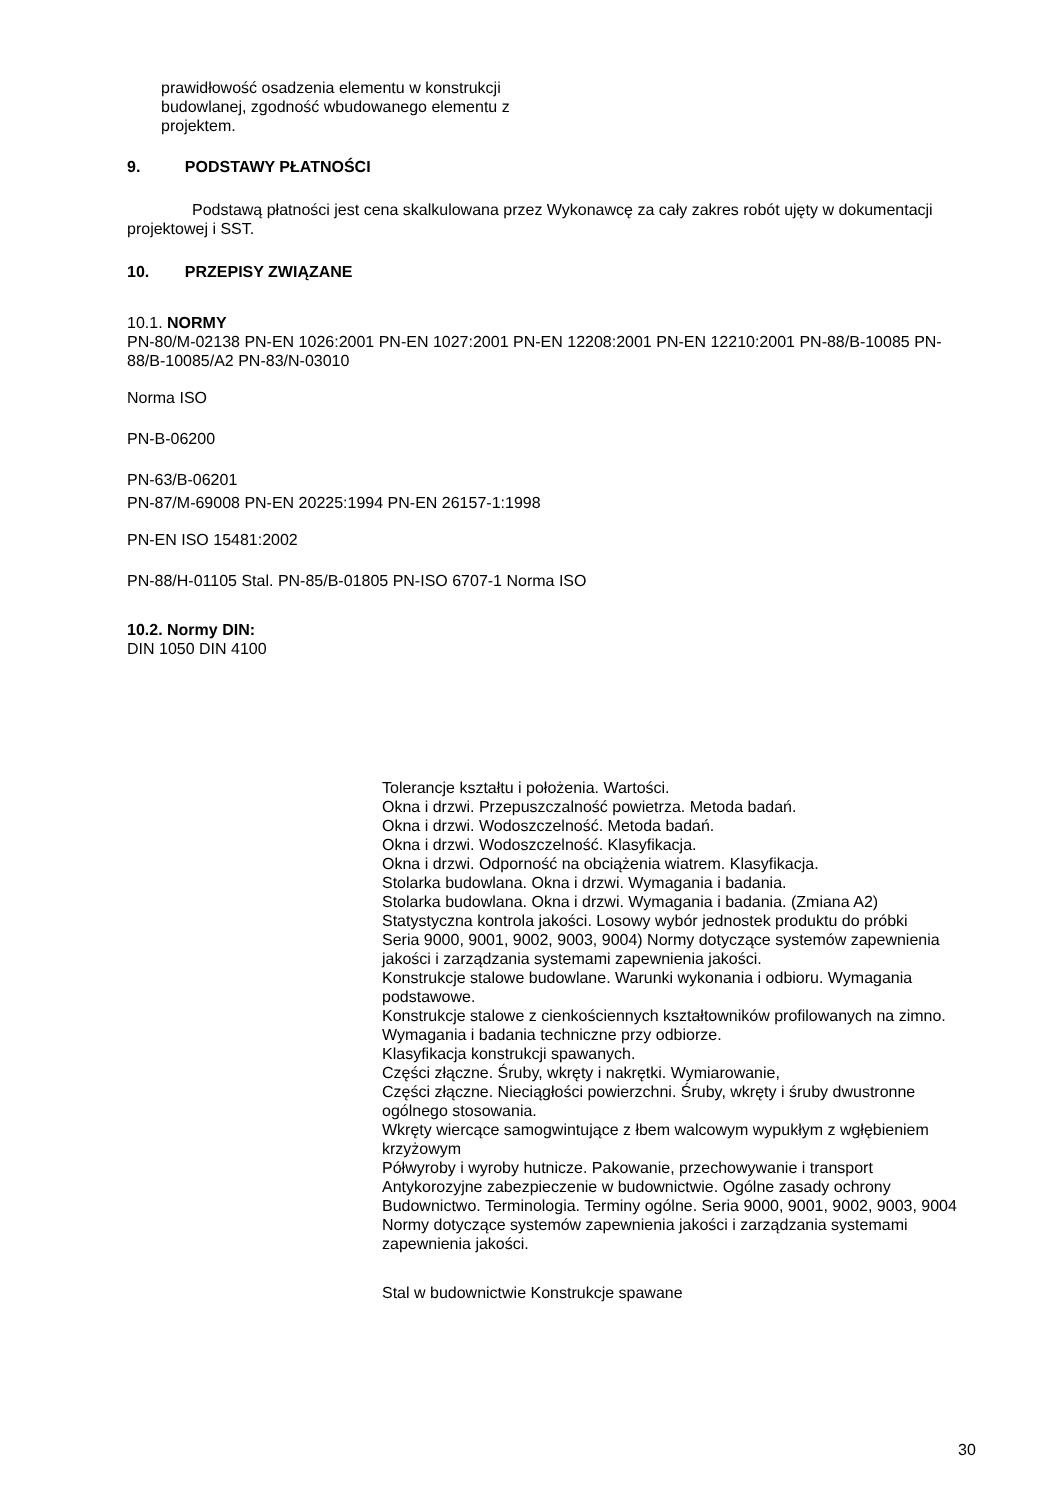prawidłowość osadzenia elementu w konstrukcji budowlanej, zgodność wbudowanego elementu z projektem.
9. PODSTAWY PŁATNOŚCI
Podstawą płatności jest cena skalkulowana przez Wykonawcę za cały zakres robót ujęty w dokumentacji projektowej i SST.
10. PRZEPISY ZWIĄZANE
10.1. NORMY
PN-80/M-02138 PN-EN 1026:2001 PN-EN 1027:2001 PN-EN 12208:2001 PN-EN 12210:2001 PN-88/B-10085 PN-88/B-10085/A2 PN-83/N-03010
Norma ISO
PN-B-06200
PN-63/B-06201
PN-87/M-69008 PN-EN 20225:1994 PN-EN 26157-1:1998
PN-EN ISO 15481:2002
PN-88/H-01105 Stal. PN-85/B-01805 PN-ISO 6707-1 Norma ISO
10.2. Normy DIN:
DIN 1050 DIN 4100
Tolerancje kształtu i położenia. Wartości.
Okna i drzwi. Przepuszczalność powietrza. Metoda badań.
Okna i drzwi. Wodoszczelność. Metoda badań.
Okna i drzwi. Wodoszczelność. Klasyfikacja.
Okna i drzwi. Odporność na obciążenia wiatrem. Klasyfikacja.
Stolarka budowlana. Okna i drzwi. Wymagania i badania.
Stolarka budowlana. Okna i drzwi. Wymagania i badania. (Zmiana A2)
Statystyczna kontrola jakości. Losowy wybór jednostek produktu do próbki
Seria 9000, 9001, 9002, 9003, 9004) Normy dotyczące systemów zapewnienia jakości i zarządzania systemami zapewnienia jakości.
Konstrukcje stalowe budowlane. Warunki wykonania i odbioru. Wymagania podstawowe.
Konstrukcje stalowe z cienkościennych kształtowników profilowanych na zimno. Wymagania i badania techniczne przy odbiorze.
Klasyfikacja konstrukcji spawanych.
Części złączne. Śruby, wkręty i nakrętki. Wymiarowanie,
Części złączne. Nieciągłości powierzchni. Śruby, wkręty i śruby dwustronne ogólnego stosowania.
Wkręty wiercące samogwintujące z łbem walcowym wypukłym z wgłębieniem krzyżowym
Półwyroby i wyroby hutnicze. Pakowanie, przechowywanie i transport
Antykorozyjne zabezpieczenie w budownictwie. Ogólne zasady ochrony
Budownictwo. Terminologia. Terminy ogólne. Seria 9000, 9001, 9002, 9003, 9004 Normy dotyczące systemów zapewnienia jakości i zarządzania systemami zapewnienia jakości.
Stal w budownictwie Konstrukcje spawane
30